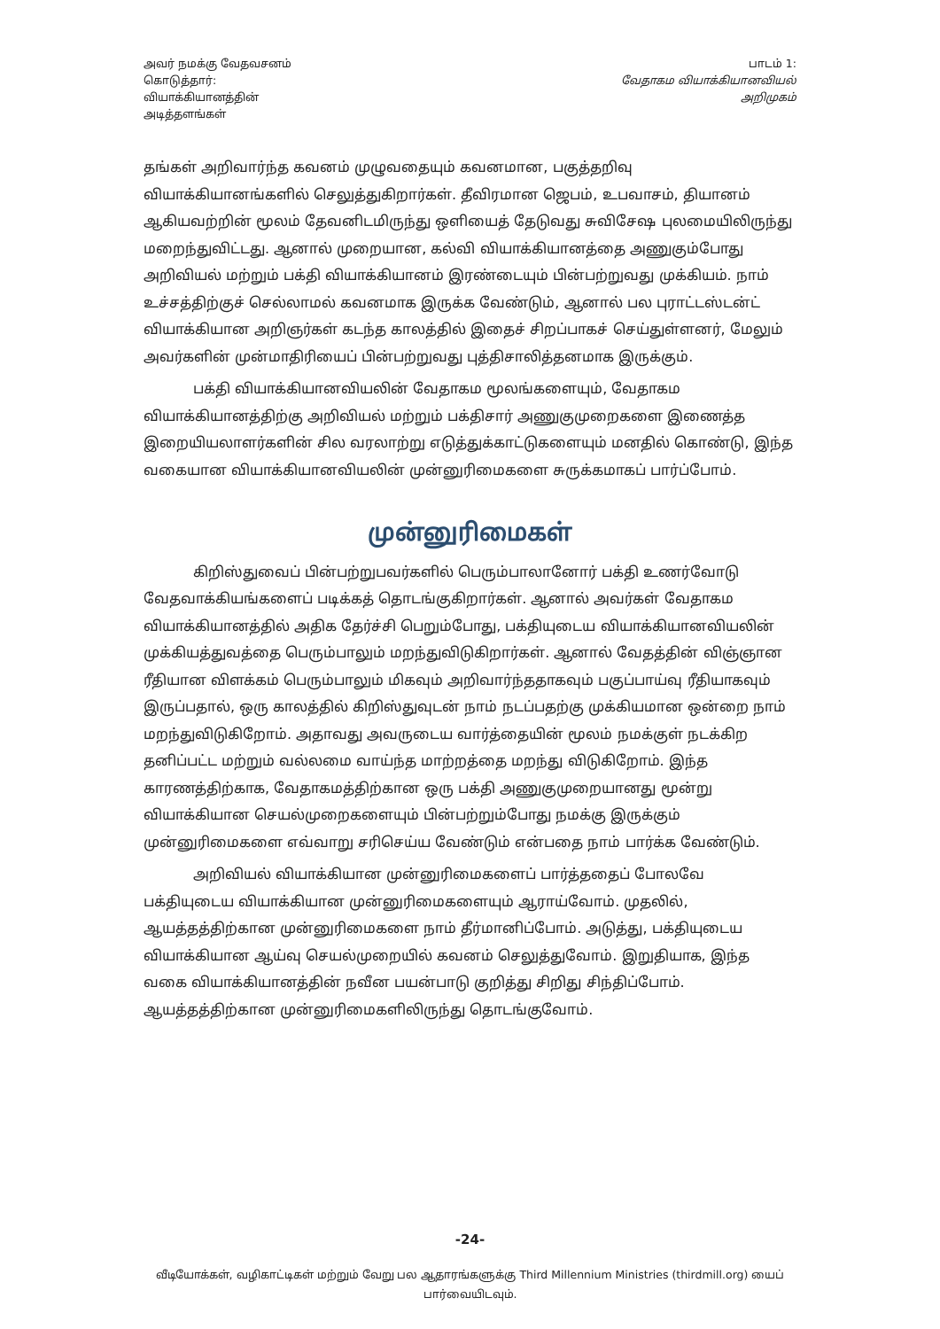அவர் நமக்கு வேதவசனம்
கொடுத்தார்:
வியாக்கியானத்தின்
அடித்தளங்கள்
பாடம் 1:
வேதாகம வியாக்கியானவியல்
அறிமுகம்
தங்கள் அறிவார்ந்த கவனம் முழுவதையும் கவனமான, பகுத்தறிவு வியாக்கியானங்களில் செலுத்துகிறார்கள். தீவிரமான ஜெபம், உபவாசம், தியானம் ஆகியவற்றின் மூலம் தேவனிடமிருந்து ஒளியைத் தேடுவது சுவிசேஷ புலமையிலிருந்து மறைந்துவிட்டது. ஆனால் முறையான, கல்வி வியாக்கியானத்தை அணுகும்போது அறிவியல் மற்றும் பக்தி வியாக்கியானம் இரண்டையும் பின்பற்றுவது முக்கியம். நாம் உச்சத்திற்குச் செல்லாமல் கவனமாக இருக்க வேண்டும், ஆனால் பல புராட்டஸ்டன்ட் வியாக்கியான அறிஞர்கள் கடந்த காலத்தில் இதைச் சிறப்பாகச் செய்துள்ளனர், மேலும் அவர்களின் முன்மாதிரியைப் பின்பற்றுவது புத்திசாலித்தனமாக இருக்கும்.
பக்தி வியாக்கியானவியலின் வேதாகம மூலங்களையும், வேதாகம வியாக்கியானத்திற்கு அறிவியல் மற்றும் பக்திசார் அணுகுமுறைகளை இணைத்த இறையியலாளர்களின் சில வரலாற்று எடுத்துக்காட்டுகளையும் மனதில் கொண்டு, இந்த வகையான வியாக்கியானவியலின் முன்னுரிமைகளை சுருக்கமாகப் பார்ப்போம்.
முன்னுரிமைகள்
கிறிஸ்துவைப் பின்பற்றுபவர்களில் பெரும்பாலானோர் பக்தி உணர்வோடு வேதவாக்கியங்களைப் படிக்கத் தொடங்குகிறார்கள். ஆனால் அவர்கள் வேதாகம வியாக்கியானத்தில் அதிக தேர்ச்சி பெறும்போது, பக்தியுடைய வியாக்கியானவியலின் முக்கியத்துவத்தை பெரும்பாலும் மறந்துவிடுகிறார்கள். ஆனால் வேதத்தின் விஞ்ஞான ரீதியான விளக்கம் பெரும்பாலும் மிகவும் அறிவார்ந்ததாகவும் பகுப்பாய்வு ரீதியாகவும் இருப்பதால், ஒரு காலத்தில் கிறிஸ்துவுடன் நாம் நடப்பதற்கு முக்கியமான ஒன்றை நாம் மறந்துவிடுகிறோம். அதாவது அவருடைய வார்த்தையின் மூலம் நமக்குள் நடக்கிற தனிப்பட்ட மற்றும் வல்லமை வாய்ந்த மாற்றத்தை மறந்து விடுகிறோம். இந்த காரணத்திற்காக, வேதாகமத்திற்கான ஒரு பக்தி அணுகுமுறையானது மூன்று வியாக்கியான செயல்முறைகளையும் பின்பற்றும்போது நமக்கு இருக்கும் முன்னுரிமைகளை எவ்வாறு சரிசெய்ய வேண்டும் என்பதை நாம் பார்க்க வேண்டும்.
அறிவியல் வியாக்கியான முன்னுரிமைகளைப் பார்த்ததைப் போலவே பக்தியுடைய வியாக்கியான முன்னுரிமைகளையும் ஆராய்வோம். முதலில், ஆயத்தத்திற்கான முன்னுரிமைகளை நாம் தீர்மானிப்போம். அடுத்து, பக்தியுடைய வியாக்கியான ஆய்வு செயல்முறையில் கவனம் செலுத்துவோம். இறுதியாக, இந்த வகை வியாக்கியானத்தின் நவீன பயன்பாடு குறித்து சிறிது சிந்திப்போம். ஆயத்தத்திற்கான முன்னுரிமைகளிலிருந்து தொடங்குவோம்.
-24-
வீடியோக்கள், வழிகாட்டிகள் மற்றும் வேறு பல ஆதாரங்களுக்கு Third Millennium Ministries (thirdmill.org) யைப் பார்வையிடவும்.